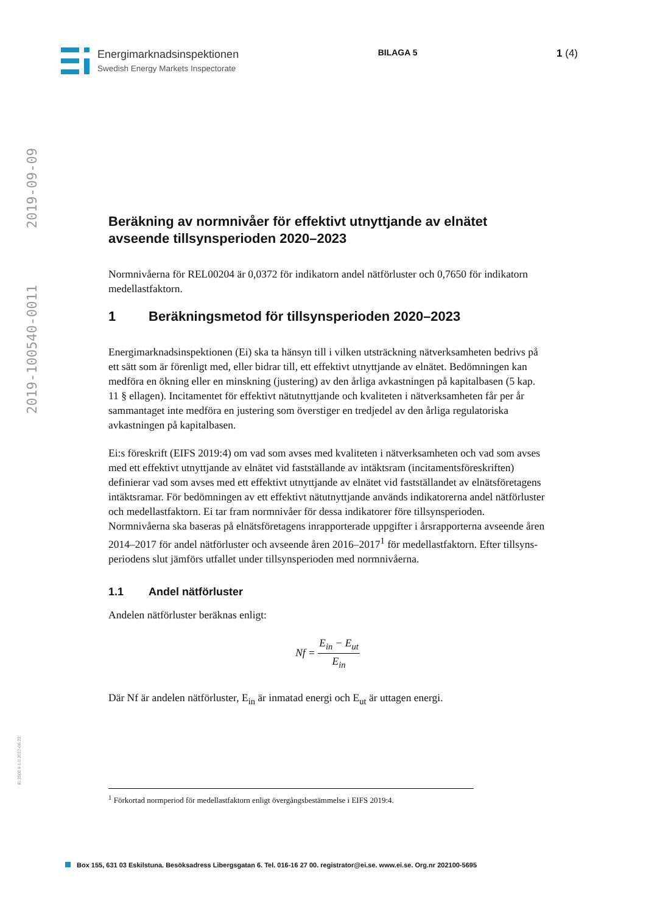Energimarknadsinspektionen
Swedish Energy Markets Inspectorate
BILAGA 5
1 (4)
2019-100540-0011 2019-09-09
Ei 2500 v-1.0 2017-06-22
Beräkning av normnivåer för effektivt utnyttjande av elnätet avseende tillsynsperioden 2020–2023
Normnivåerna för REL00204 är 0,0372 för indikatorn andel nätförluster och 0,7650 för indikatorn medellastfaktorn.
1 Beräkningsmetod för tillsynsperioden 2020–2023
Energimarknadsinspektionen (Ei) ska ta hänsyn till i vilken utsträckning nätverksamheten bedrivs på ett sätt som är förenligt med, eller bidrar till, ett effektivt utnyttjande av elnätet. Bedömningen kan medföra en ökning eller en minskning (justering) av den årliga avkastningen på kapitalbasen (5 kap. 11 § ellagen). Incitamentet för effektivt nätutnyttjande och kvaliteten i nätverksamheten får per år sammantaget inte medföra en justering som överstiger en tredjedel av den årliga regulatoriska avkastningen på kapitalbasen.
Ei:s föreskrift (EIFS 2019:4) om vad som avses med kvaliteten i nätverksamheten och vad som avses med ett effektivt utnyttjande av elnätet vid fastställande av intäktsram (incitamentsföreskriften) definierar vad som avses med ett effektivt utnyttjande av elnätet vid fastställandet av elnätsföretagens intäktsramar. För bedömningen av ett effektivt nätutnyttjande används indikatorerna andel nätförluster och medellastfaktorn. Ei tar fram normnivåer för dessa indikatorer före tillsynsperioden. Normnivåerna ska baseras på elnätsföretagens inrapporterade uppgifter i årsrapporterna avseende åren 2014–2017 för andel nätförluster och avseende åren 2016–2017<sup>1</sup> för medellastfaktorn. Efter tillsyns-periodens slut jämförs utfallet under tillsynsperioden med normnivåerna.
1.1 Andel nätförluster
Andelen nätförluster beräknas enligt:
Nf =
E<sub>in</sub> − E<sub>ut</sub>
E<sub>in</sub>
Där Nf är andelen nätförluster, E<sub>in</sub> är inmatad energi och E<sub>ut</sub> är uttagen energi.
<sup>1</sup> Förkortad normperiod för medellastfaktorn enligt övergångsbestämmelse i EIFS 2019:4.
Box 155, 631 03 Eskilstuna. Besöksadress Libergsgatan 6. Tel. 016-16 27 00. registrator@ei.se. www.ei.se. Org.nr 202100-5695